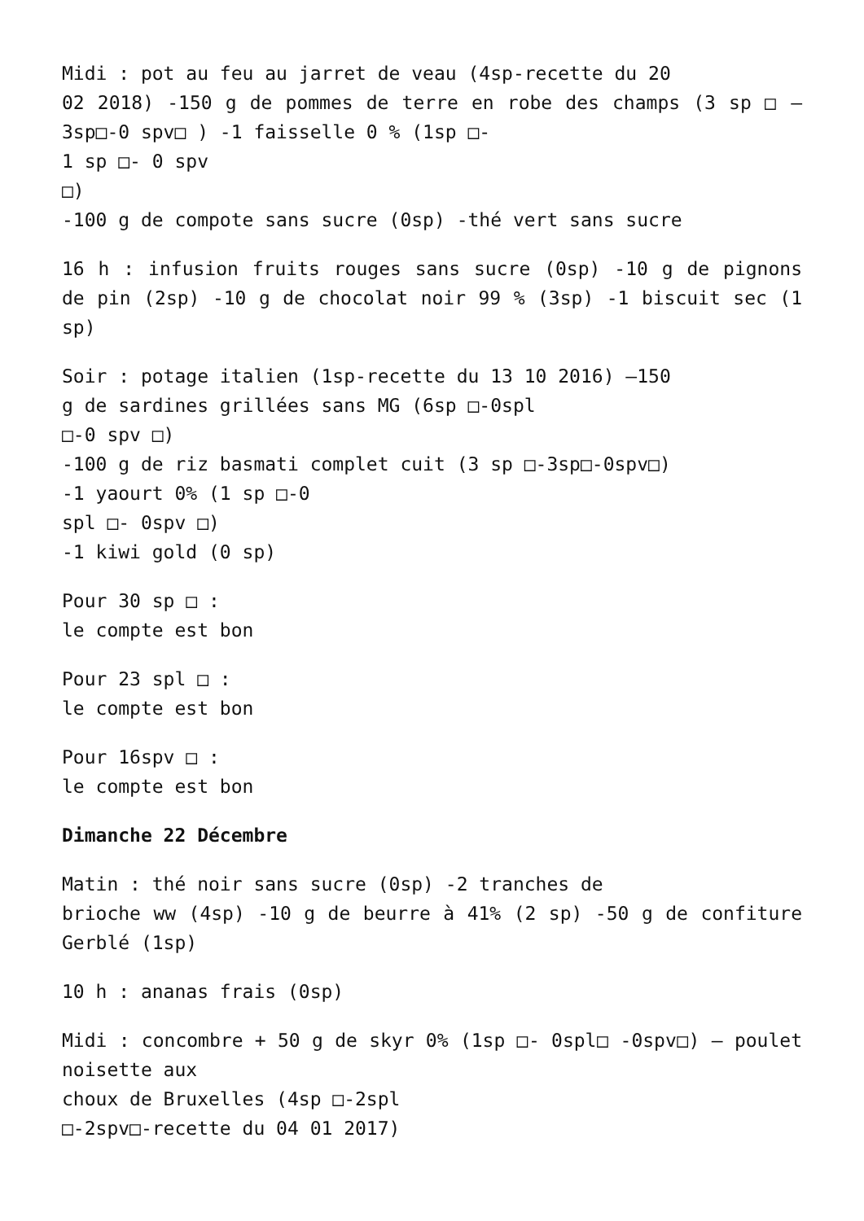Midi : pot au feu au jarret de veau (4sp-recette du 20
02 2018) -150 g de pommes de terre en robe des champs (3 sp □ – 3sp□-0 spv□ ) -1 faisselle 0 % (1sp □-
1 sp □- 0 spv
□)
-100 g de compote sans sucre (0sp) -thé vert sans sucre
16 h : infusion fruits rouges sans sucre (0sp) -10 g de pignons de pin (2sp) -10 g de chocolat noir 99 % (3sp) -1 biscuit sec (1 sp)
Soir : potage italien (1sp-recette du 13 10 2016) –150
g de sardines grillées sans MG (6sp □-0spl
□-0 spv □)
-100 g de riz basmati complet cuit (3 sp □-3sp□-0spv□)
-1 yaourt 0% (1 sp □-0
spl □- 0spv □)
-1 kiwi gold (0 sp)
Pour 30 sp □ :
le compte est bon
Pour 23 spl □ :
le compte est bon
Pour 16spv □ :
le compte est bon
Dimanche 22 Décembre
Matin : thé noir sans sucre (0sp) -2 tranches de
brioche ww (4sp) -10 g de beurre à 41% (2 sp) -50 g de confiture Gerblé (1sp)
10 h : ananas frais (0sp)
Midi : concombre + 50 g de skyr 0% (1sp □- 0spl□ -0spv□) – poulet noisette aux
choux de Bruxelles (4sp □-2spl
□-2spv□-recette du 04 01 2017)